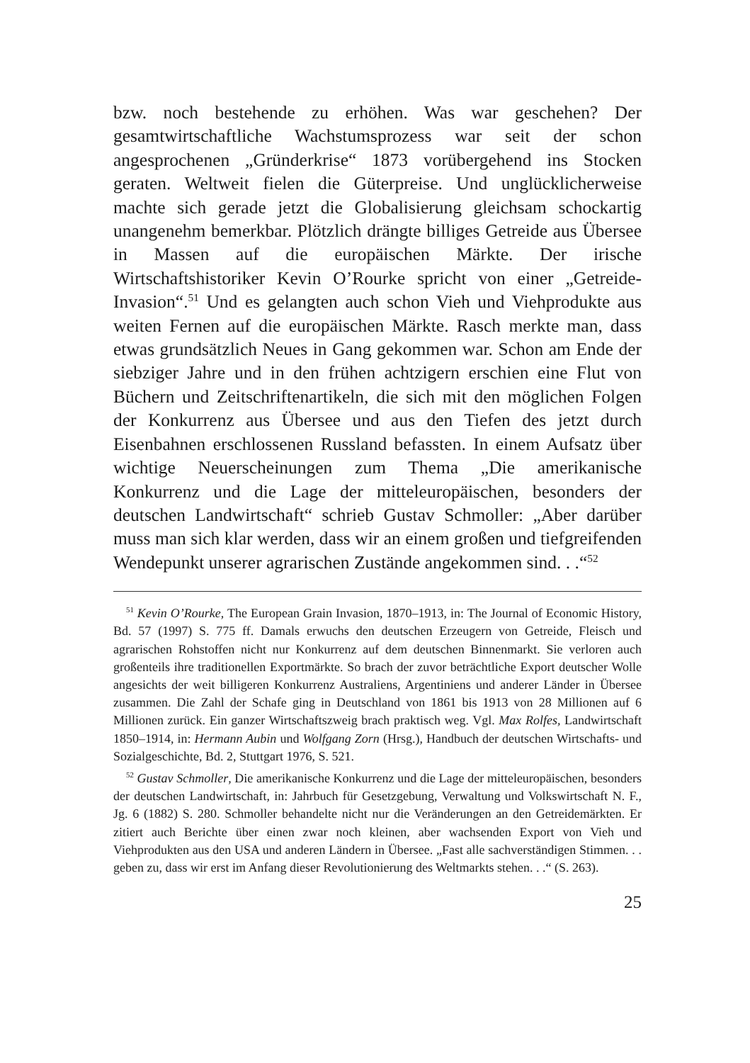bzw. noch bestehende zu erhöhen. Was war geschehen? Der gesamtwirtschaftliche Wachstumsprozess war seit der schon angesprochenen „Gründerkrise“ 1873 vorübergehend ins Stocken geraten. Weltweit fielen die Güterpreise. Und unglücklicherweise machte sich gerade jetzt die Globalisierung gleichsam schockartig unangenehm bemerkbar. Plötzlich drängte billiges Getreide aus Übersee in Massen auf die europäischen Märkte. Der irische Wirtschaftshistoriker Kevin O’Rourke spricht von einer „Getreide-Invasion“.<sup>51</sup> Und es gelangten auch schon Vieh und Viehprodukte aus weiten Fernen auf die europäischen Märkte. Rasch merkte man, dass etwas grundsätzlich Neues in Gang gekommen war. Schon am Ende der siebziger Jahre und in den frühen achtzigern erschien eine Flut von Büchern und Zeitschriftenartikeln, die sich mit den möglichen Folgen der Konkurrenz aus Übersee und aus den Tiefen des jetzt durch Eisenbahnen erschlossenen Russland befassten. In einem Aufsatz über wichtige Neuerscheinungen zum Thema „Die amerikanische Konkurrenz und die Lage der mitteleuropäischen, besonders der deutschen Landwirtschaft“ schrieb Gustav Schmoller: „Aber darüber muss man sich klar werden, dass wir an einem großen und tiefgreifenden Wendepunkt unserer agrarischen Zustände angekommen sind. . .“<sup>52</sup>
<sup>51</sup> Kevin O’Rourke, The European Grain Invasion, 1870–1913, in: The Journal of Economic History, Bd. 57 (1997) S. 775 ff. Damals erwuchs den deutschen Erzeugern von Getreide, Fleisch und agrarischen Rohstoffen nicht nur Konkurrenz auf dem deutschen Binnenmarkt. Sie verloren auch großenteils ihre traditionellen Exportmärkte. So brach der zuvor beträchtliche Export deutscher Wolle angesichts der weit billigeren Konkurrenz Australiens, Argentiniens und anderer Länder in Übersee zusammen. Die Zahl der Schafe ging in Deutschland von 1861 bis 1913 von 28 Millionen auf 6 Millionen zurück. Ein ganzer Wirtschaftszweig brach praktisch weg. Vgl. Max Rolfes, Landwirtschaft 1850–1914, in: Hermann Aubin und Wolfgang Zorn (Hrsg.), Handbuch der deutschen Wirtschafts- und Sozialgeschichte, Bd. 2, Stuttgart 1976, S. 521.
<sup>52</sup> Gustav Schmoller, Die amerikanische Konkurrenz und die Lage der mitteleuropäischen, besonders der deutschen Landwirtschaft, in: Jahrbuch für Gesetzgebung, Verwaltung und Volkswirtschaft N. F., Jg. 6 (1882) S. 280. Schmoller behandelte nicht nur die Veränderungen an den Getreidemärkten. Er zitiert auch Berichte über einen zwar noch kleinen, aber wachsenden Export von Vieh und Viehprodukten aus den USA und anderen Ländern in Übersee. „Fast alle sachverständigen Stimmen. . . geben zu, dass wir erst im Anfang dieser Revolutionierung des Weltmarkts stehen. . .“ (S. 263).
25